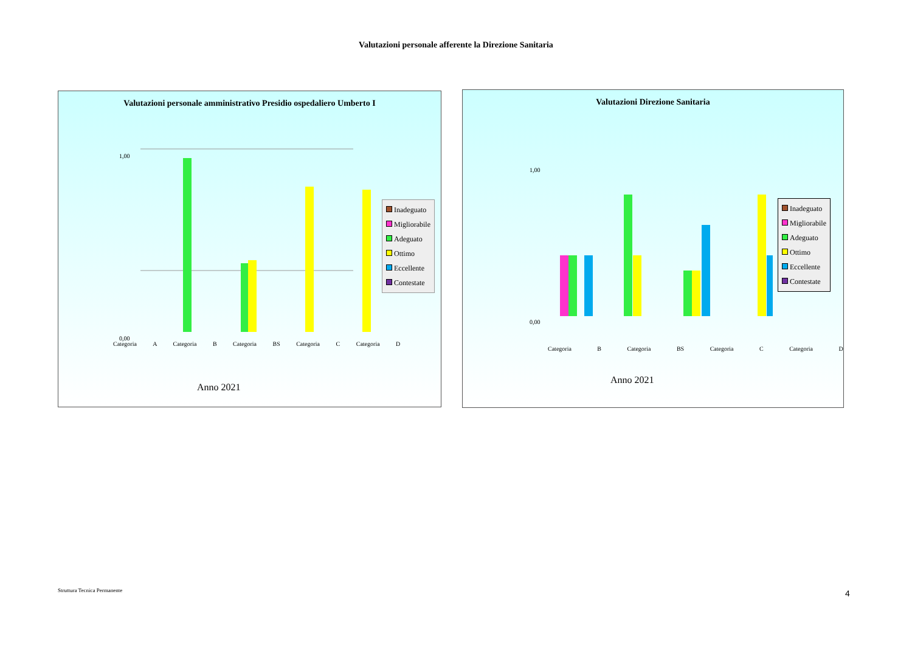Valutazioni personale afferente la Direzione Sanitaria
Valutazioni personale amministrativo Presidio ospedaliero Umberto I
1,00
0,00
Inadeguato
Migliorabile
Adeguato
Ottimo
Eccellente
Contestate
Categoria A Categoria B Categoria BS Categoria C Categoria D
Anno 2021
Valutazioni Direzione Sanitaria
1,00
0,00
Inadeguato
Migliorabile
Adeguato
Ottimo
Eccellente
Contestate
Categoria B Categoria BS Categoria C Categoria D
Anno 2021
Struttura Tecnica Permanente 4